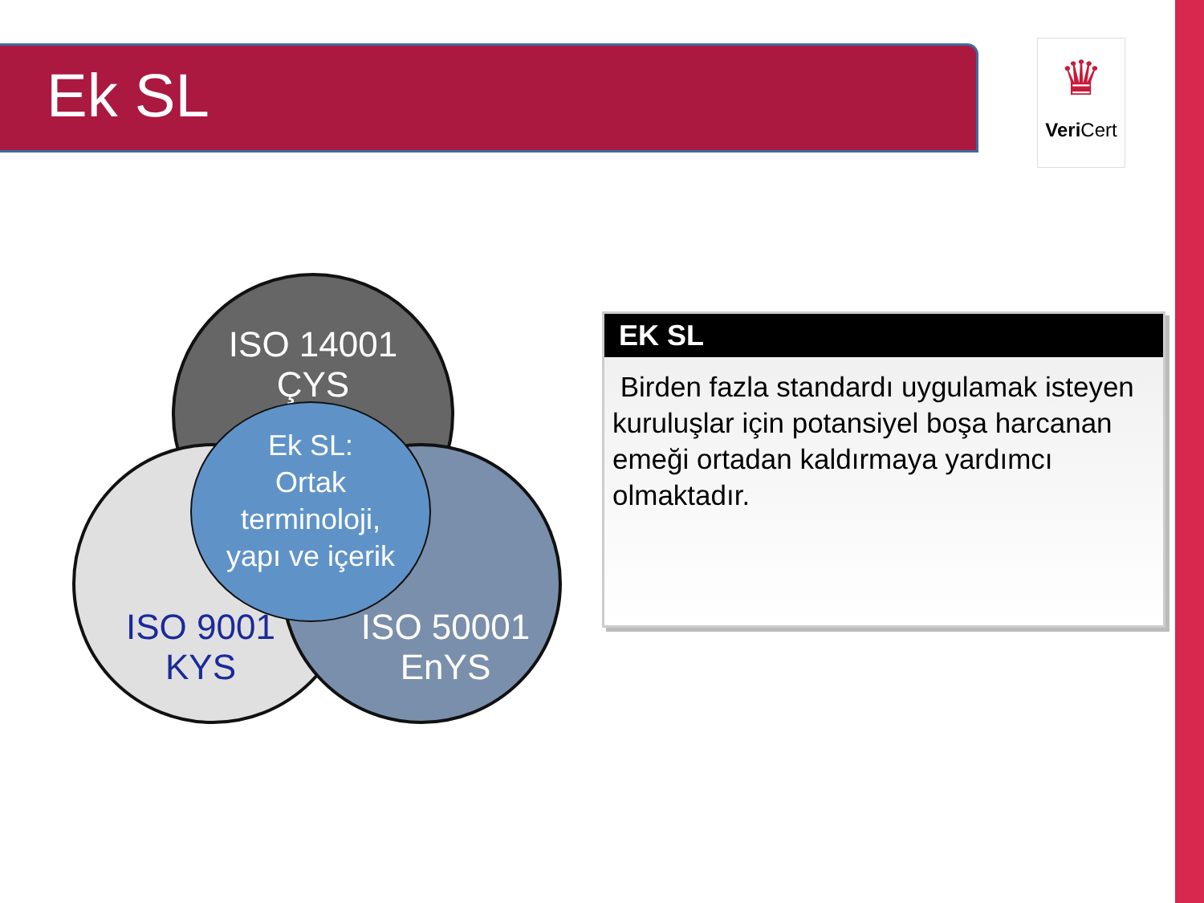Ek SL
♛
Veri Cert
ISO 14001
ÇYS
ISO 9001
KYS
ISO 50001
EnYS
Ek SL:
Ortak
terminoloji,
yapı ve içerik
EK SL
Birden fazla standardı uygulamak isteyen kuruluşlar için potansiyel boşa harcanan emeği ortadan kaldırmaya yardımcı olmaktadır.